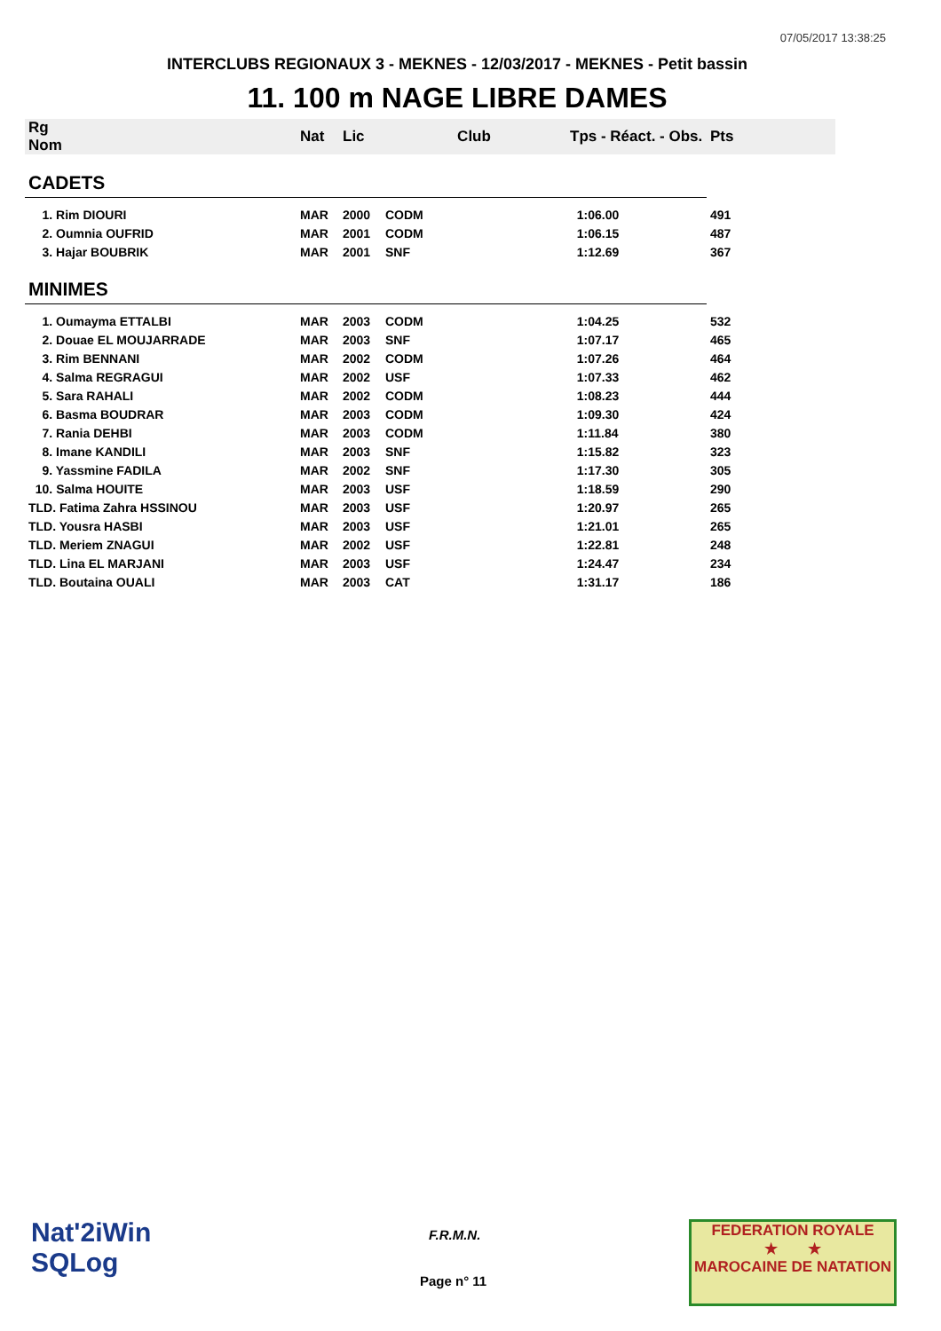07/05/2017 13:38:25
INTERCLUBS REGIONAUX 3 - MEKNES - 12/03/2017 - MEKNES - Petit bassin
11. 100 m NAGE LIBRE DAMES
| Rg Nom | | Nat | Lic | Club | Tps - Réact. - Obs. | Pts |
| --- | --- | --- | --- | --- | --- | --- |
| CADETS | | | | | | |
| 1. Rim DIOURI | | MAR | 2000 | CODM | 1:06.00 | 491 |
| 2. Oumnia OUFRID | | MAR | 2001 | CODM | 1:06.15 | 487 |
| 3. Hajar BOUBRIK | | MAR | 2001 | SNF | 1:12.69 | 367 |
| MINIMES | | | | | | |
| 1. Oumayma ETTALBI | | MAR | 2003 | CODM | 1:04.25 | 532 |
| 2. Douae EL MOUJARRADE | | MAR | 2003 | SNF | 1:07.17 | 465 |
| 3. Rim BENNANI | | MAR | 2002 | CODM | 1:07.26 | 464 |
| 4. Salma REGRAGUI | | MAR | 2002 | USF | 1:07.33 | 462 |
| 5. Sara RAHALI | | MAR | 2002 | CODM | 1:08.23 | 444 |
| 6. Basma BOUDRAR | | MAR | 2003 | CODM | 1:09.30 | 424 |
| 7. Rania DEHBI | | MAR | 2003 | CODM | 1:11.84 | 380 |
| 8. Imane KANDILI | | MAR | 2003 | SNF | 1:15.82 | 323 |
| 9. Yassmine FADILA | | MAR | 2002 | SNF | 1:17.30 | 305 |
| 10. Salma HOUITE | | MAR | 2003 | USF | 1:18.59 | 290 |
| TLD. Fatima Zahra HSSINOU | | MAR | 2003 | USF | 1:20.97 | 265 |
| TLD. Yousra HASBI | | MAR | 2003 | USF | 1:21.01 | 265 |
| TLD. Meriem ZNAGUI | | MAR | 2002 | USF | 1:22.81 | 248 |
| TLD. Lina EL MARJANI | | MAR | 2003 | USF | 1:24.47 | 234 |
| TLD. Boutaina OUALI | | MAR | 2003 | CAT | 1:31.17 | 186 |
Nat'2iWin
SQLog
F.R.M.N.
Page n° 11
FEDERATION ROYALE
★ ★
MAROCAINE DE NATATION